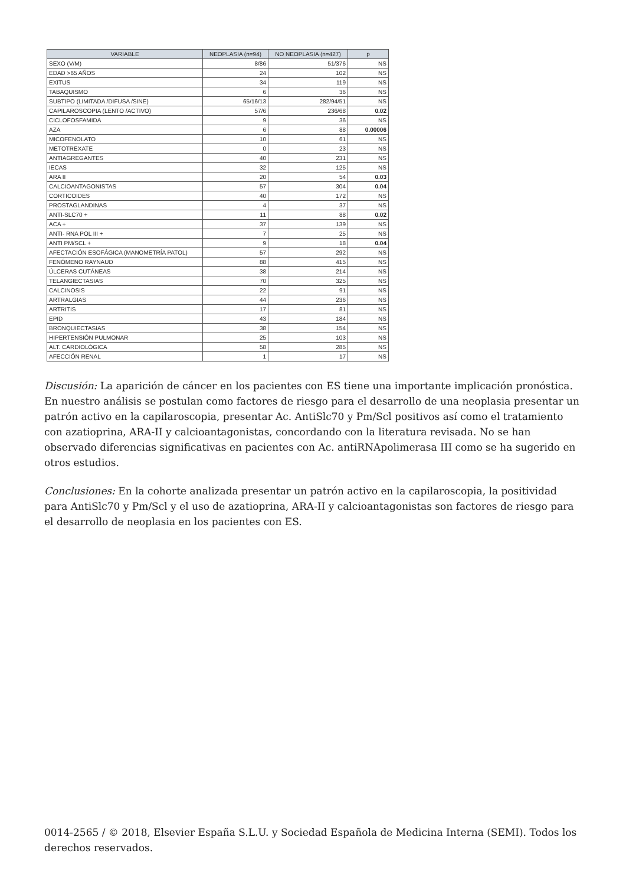| VARIABLE | NEOPLASIA (n=94) | NO NEOPLASIA (n=427) | p |
| --- | --- | --- | --- |
| SEXO (V/M) | 8/86 | 51/376 | NS |
| EDAD >65 AÑOS | 24 | 102 | NS |
| EXITUS | 34 | 119 | NS |
| TABAQUISMO | 6 | 36 | NS |
| SUBTIPO (LIMITADA /DIFUSA /SINE) | 65/16/13 | 282/94/51 | NS |
| CAPILAROSCOPIA (LENTO /ACTIVO) | 57/6 | 236/68 | 0.02 |
| CICLOFOSFAMIDA | 9 | 36 | NS |
| AZA | 6 | 88 | 0.00006 |
| MICOFENOLATO | 10 | 61 | NS |
| METOTREXATE | 0 | 23 | NS |
| ANTIAGREGANTES | 40 | 231 | NS |
| IECAS | 32 | 125 | NS |
| ARA II | 20 | 54 | 0.03 |
| CALCIOANTAGONISTAS | 57 | 304 | 0.04 |
| CORTICOIDES | 40 | 172 | NS |
| PROSTAGLANDINAS | 4 | 37 | NS |
| ANTI-SLC70 + | 11 | 88 | 0.02 |
| ACA + | 37 | 139 | NS |
| ANTI- RNA POL III + | 7 | 25 | NS |
| ANTI PM/SCL + | 9 | 18 | 0.04 |
| AFECTACIÓN ESOFÁGICA (MANOMETRÍA PATOL) | 57 | 292 | NS |
| FENÓMENO RAYNAUD | 88 | 415 | NS |
| ÚLCERAS CUTÁNEAS | 38 | 214 | NS |
| TELANGIECTASIAS | 70 | 325 | NS |
| CALCINOSIS | 22 | 91 | NS |
| ARTRALGIAS | 44 | 236 | NS |
| ARTRITIS | 17 | 81 | NS |
| EPID | 43 | 184 | NS |
| BRONQUIECTASIAS | 38 | 154 | NS |
| HIPERTENSIÓN PULMONAR | 25 | 103 | NS |
| ALT. CARDIOLÓGICA | 58 | 285 | NS |
| AFECCIÓN RENAL | 1 | 17 | NS |
Discusión: La aparición de cáncer en los pacientes con ES tiene una importante implicación pronóstica. En nuestro análisis se postulan como factores de riesgo para el desarrollo de una neoplasia presentar un patrón activo en la capilaroscopia, presentar Ac. AntiSlc70 y Pm/Scl positivos así como el tratamiento con azatioprina, ARA-II y calcioantagonistas, concordando con la literatura revisada. No se han observado diferencias significativas en pacientes con Ac. antiRNApolimerasa III como se ha sugerido en otros estudios.
Conclusiones: En la cohorte analizada presentar un patrón activo en la capilaroscopia, la positividad para AntiSlc70 y Pm/Scl y el uso de azatioprina, ARA-II y calcioantagonistas son factores de riesgo para el desarrollo de neoplasia en los pacientes con ES.
0014-2565 / © 2018, Elsevier España S.L.U. y Sociedad Española de Medicina Interna (SEMI). Todos los derechos reservados.